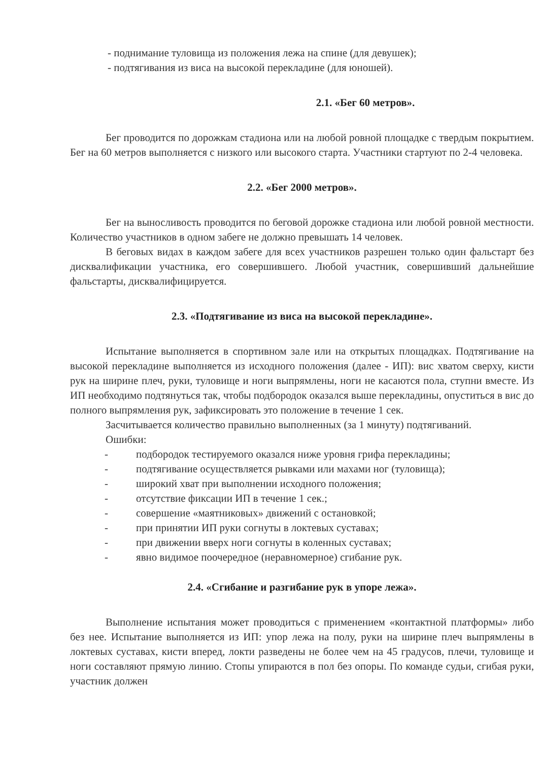- поднимание туловища из положения лежа на спине (для девушек);
- подтягивания из виса на высокой перекладине (для юношей).
2.1. «Бег 60 метров».
Бег проводится по дорожкам стадиона или на любой ровной площадке с твердым покрытием. Бег на 60 метров выполняется с низкого или высокого старта. Участники стартуют по 2-4 человека.
2.2. «Бег 2000 метров».
Бег на выносливость проводится по беговой дорожке стадиона или любой ровной местности. Количество участников в одном забеге не должно превышать 14 человек.
В беговых видах в каждом забеге для всех участников разрешен только один фальстарт без дисквалификации участника, его совершившего. Любой участник, совершивший дальнейшие фальстарты, дисквалифицируется.
2.3. «Подтягивание из виса на высокой перекладине».
Испытание выполняется в спортивном зале или на открытых площадках. Подтягивание на высокой перекладине выполняется из исходного положения (далее - ИП): вис хватом сверху, кисти рук на ширине плеч, руки, туловище и ноги выпрямлены, ноги не касаются пола, ступни вместе. Из ИП необходимо подтянуться так, чтобы подбородок оказался выше перекладины, опуститься в вис до полного выпрямления рук, зафиксировать это положение в течение 1 сек.
Засчитывается количество правильно выполненных (за 1 минуту) подтягиваний.
Ошибки:
- подбородок тестируемого оказался ниже уровня грифа перекладины;
- подтягивание осуществляется рывками или махами ног (туловища);
- широкий хват при выполнении исходного положения;
- отсутствие фиксации ИП в течение 1 сек.;
- совершение «маятниковых» движений с остановкой;
- при принятии ИП руки согнуты в локтевых суставах;
- при движении вверх ноги согнуты в коленных суставах;
- явно видимое поочередное (неравномерное) сгибание рук.
2.4. «Сгибание и разгибание рук в упоре лежа».
Выполнение испытания может проводиться с применением «контактной платформы» либо без нее. Испытание выполняется из ИП: упор лежа на полу, руки на ширине плеч выпрямлены в локтевых суставах, кисти вперед, локти разведены не более чем на 45 градусов, плечи, туловище и ноги составляют прямую линию. Стопы упираются в пол без опоры. По команде судьи, сгибая руки, участник должен